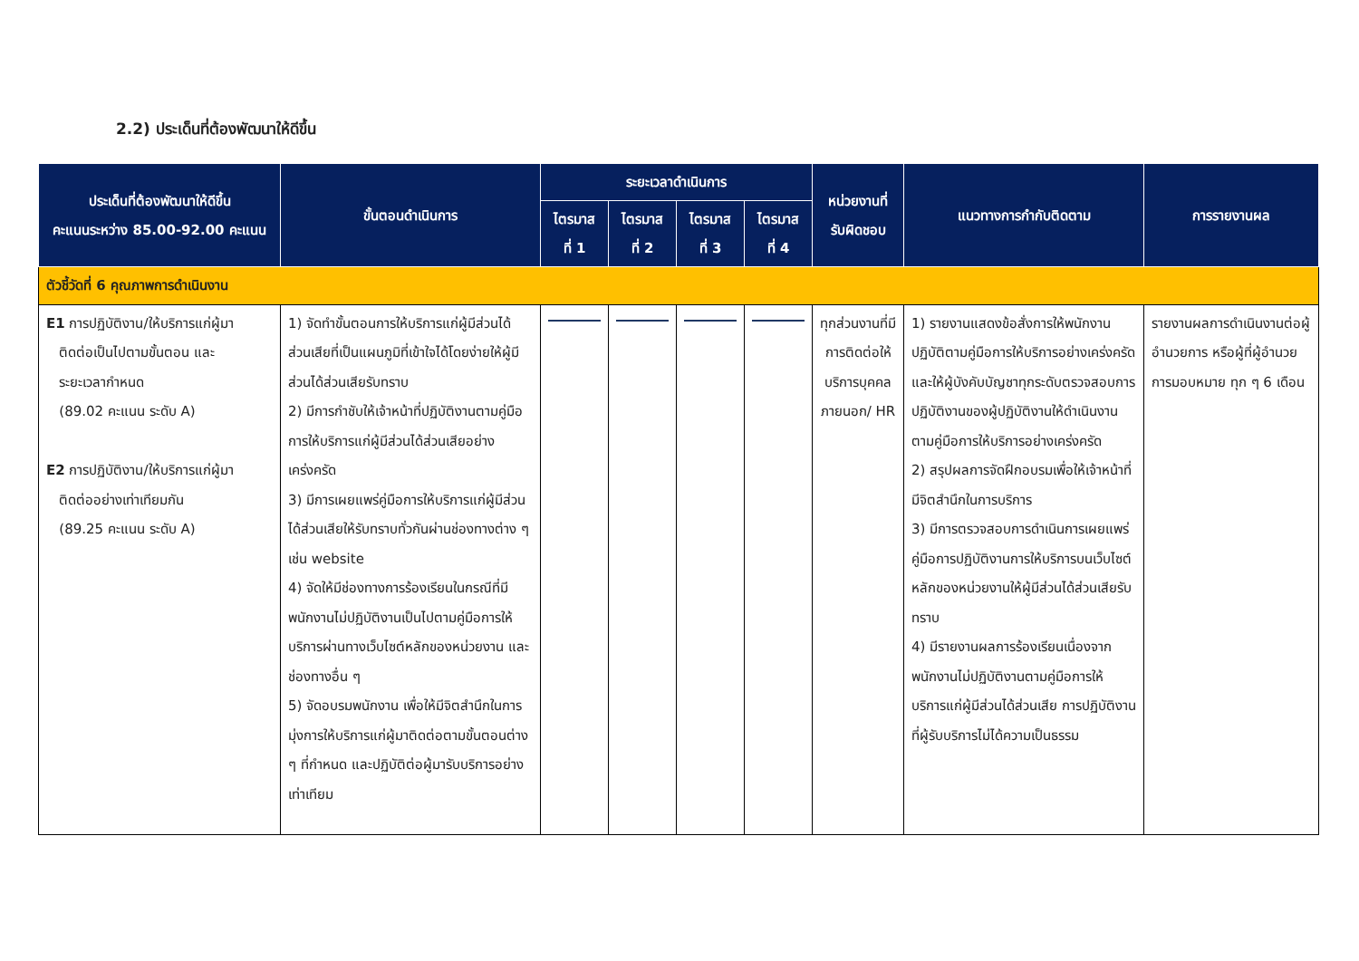2.2) ประเด็นที่ต้องพัฒนาให้ดีขึ้น
| ประเด็นที่ต้องพัฒนาให้ดีขึ้น คะแนนระหว่าง 85.00-92.00 คะแนน | ขั้นตอนดำเนินการ | ระยะเวลาดำเนินการ | | | | หน่วยงานที่ รับผิดชอบ | แนวทางการกำกับติดตาม | การรายงานผล |
| --- | --- | --- | --- | --- | --- | --- | --- | --- |
| | | ไตรมาส ที่ 1 | ไตรมาส ที่ 2 | ไตรมาส ที่ 3 | ไตรมาส ที่ 4 | | | |
| ตัวชี้วัดที่ 6 คุณภาพการดำเนินงาน | | | | | | | | |
| E1 การปฏิบัติงาน/ให้บริการแก่ผู้มา ติดต่อเป็นไปตามขั้นตอน และ ระยะเวลากำหนด (89.02 คะแนน ระดับ A) E2 การปฏิบัติงาน/ให้บริการแก่ผู้มา ติดต่ออย่างเท่าเทียมกัน (89.25 คะแนน ระดับ A) | 1) จัดทำขั้นตอนการให้บริการแก่ผู้มีส่วนได้ส่วนเสียที่เป็นแผนภูมิที่เข้าใจได้โดยง่ายให้ผู้มีส่วนได้ส่วนเสียรับทราบ 2) มีการกำชับให้เจ้าหน้าที่ปฏิบัติงานตามคู่มือการให้บริการแก่ผู้มีส่วนได้ส่วนเสียอย่างเคร่งครัด 3) มีการเผยแพร่คู่มือการให้บริการแก่ผู้มีส่วนได้ส่วนเสียให้รับทราบทั่วกันผ่านช่องทางต่าง ๆ เช่น website 4) จัดให้มีช่องทางการร้องเรียนในกรณีที่มีพนักงานไม่ปฏิบัติงานเป็นไปตามคู่มือการให้บริการผ่านทางเว็บไซต์หลักของหน่วยงาน และช่องทางอื่น ๆ 5) จัดอบรมพนักงาน เพื่อให้มีจิตสำนึกในการมุ่งการให้บริการแก่ผู้มาติดต่อตามขั้นตอนต่าง ๆ ที่กำหนด และปฏิบัติต่อผู้มารับบริการอย่างเท่าเทียม | | | | | ทุกส่วนงานที่มีการติดต่อให้บริการบุคคลภายนอก/ HR | 1) รายงานแสดงข้อสั่งการให้พนักงานปฏิบัติตามคู่มือการให้บริการอย่างเคร่งครัด และให้ผู้บังคับบัญชาทุกระดับตรวจสอบการปฏิบัติงานของผู้ปฏิบัติงานให้ดำเนินงานตามคู่มือการให้บริการอย่างเคร่งครัด 2) สรุปผลการจัดฝึกอบรมเพื่อให้เจ้าหน้าที่มีจิตสำนึกในการบริการ 3) มีการตรวจสอบการดำเนินการเผยแพร่คู่มือการปฏิบัติงานการให้บริการบนเว็บไซต์หลักของหน่วยงานให้ผู้มีส่วนได้ส่วนเสียรับทราบ 4) มีรายงานผลการร้องเรียนเนื่องจากพนักงานไม่ปฏิบัติงานตามคู่มือการให้บริการแก่ผู้มีส่วนได้ส่วนเสีย การปฏิบัติงานที่ผู้รับบริการไม่ได้ความเป็นธรรม | รายงานผลการดำเนินงานต่อผู้อำนวยการ หรือผู้ที่ผู้อำนวยการมอบหมาย ทุก ๆ 6 เดือน |